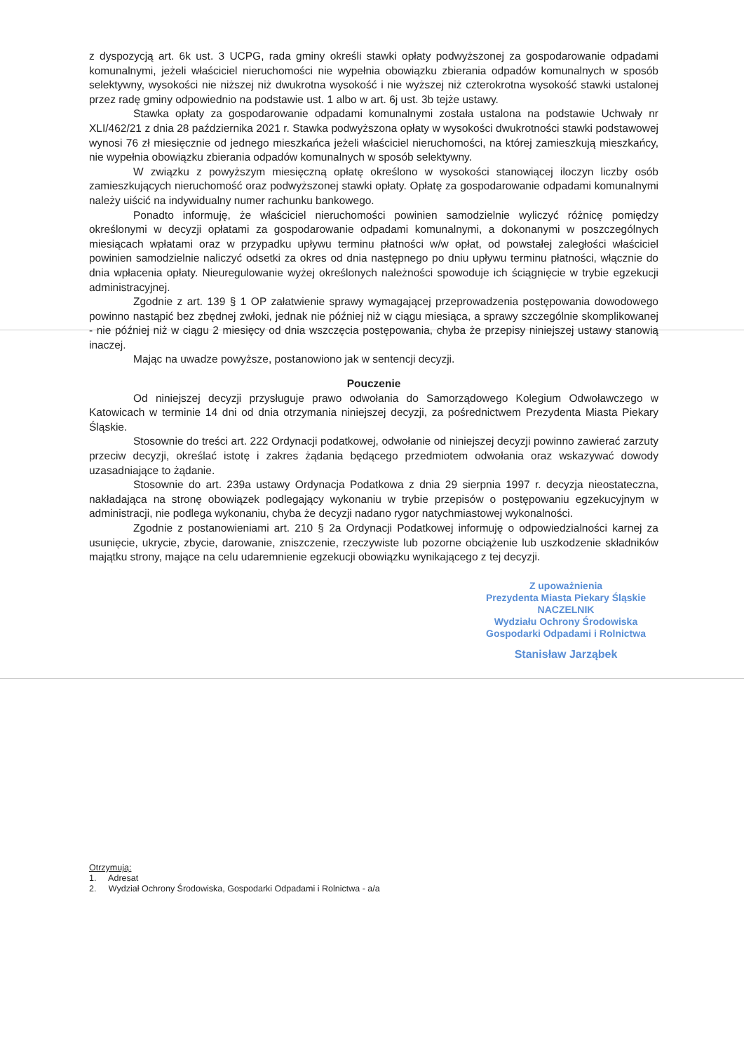z dyspozycją art. 6k ust. 3 UCPG, rada gminy określi stawki opłaty podwyższonej za gospodarowanie odpadami komunalnymi, jeżeli właściciel nieruchomości nie wypełnia obowiązku zbierania odpadów komunalnych w sposób selektywny, wysokości nie niższej niż dwukrotna wysokość i nie wyższej niż czterokrotna wysokość stawki ustalonej przez radę gminy odpowiednio na podstawie ust. 1 albo w art. 6j ust. 3b tejże ustawy.
Stawka opłaty za gospodarowanie odpadami komunalnymi została ustalona na podstawie Uchwały nr XLI/462/21 z dnia 28 października 2021 r. Stawka podwyższona opłaty w wysokości dwukrotności stawki podstawowej wynosi 76 zł miesięcznie od jednego mieszkańca jeżeli właściciel nieruchomości, na której zamieszkują mieszkańcy, nie wypełnia obowiązku zbierania odpadów komunalnych w sposób selektywny.
W związku z powyższym miesięczną opłatę określono w wysokości stanowiącej iloczyn liczby osób zamieszkujących nieruchomość oraz podwyższonej stawki opłaty. Opłatę za gospodarowanie odpadami komunalnymi należy uiścić na indywidualny numer rachunku bankowego.
Ponadto informuję, że właściciel nieruchomości powinien samodzielnie wyliczyć różnicę pomiędzy określonymi w decyzji opłatami za gospodarowanie odpadami komunalnymi, a dokonanymi w poszczególnych miesiącach wpłatami oraz w przypadku upływu terminu płatności w/w opłat, od powstałej zaległości właściciel powinien samodzielnie naliczyć odsetki za okres od dnia następnego po dniu upływu terminu płatności, włącznie do dnia wpłacenia opłaty. Nieuregulowanie wyżej określonych należności spowoduje ich ściągnięcie w trybie egzekucji administracyjnej.
Zgodnie z art. 139 § 1 OP załatwienie sprawy wymagającej przeprowadzenia postępowania dowodowego powinno nastąpić bez zbędnej zwłoki, jednak nie później niż w ciągu miesiąca, a sprawy szczególnie skomplikowanej - nie później niż w ciągu 2 miesięcy od dnia wszczęcia postępowania, chyba że przepisy niniejszej ustawy stanowią inaczej.
Mając na uwadze powyższe, postanowiono jak w sentencji decyzji.
Pouczenie
Od niniejszej decyzji przysługuje prawo odwołania do Samorządowego Kolegium Odwoławczego w Katowicach w terminie 14 dni od dnia otrzymania niniejszej decyzji, za pośrednictwem Prezydenta Miasta Piekary Śląskie.
Stosownie do treści art. 222 Ordynacji podatkowej, odwołanie od niniejszej decyzji powinno zawierać zarzuty przeciw decyzji, określać istotę i zakres żądania będącego przedmiotem odwołania oraz wskazywać dowody uzasadniające to żądanie.
Stosownie do art. 239a ustawy Ordynacja Podatkowa z dnia 29 sierpnia 1997 r. decyzja nieostateczna, nakładająca na stronę obowiązek podlegający wykonaniu w trybie przepisów o postępowaniu egzekucyjnym w administracji, nie podlega wykonaniu, chyba że decyzji nadano rygor natychmiastowej wykonalności.
Zgodnie z postanowieniami art. 210 § 2a Ordynacji Podatkowej informuję o odpowiedzialności karnej za usunięcie, ukrycie, zbycie, darowanie, zniszczenie, rzeczywiste lub pozorne obciążenie lub uszkodzenie składników majątku strony, mające na celu udaremnienie egzekucji obowiązku wynikającego z tej decyzji.
Z upoważnienia
Prezydenta Miasta Piekary Śląskie
NACZELNIK
Wydziału Ochrony Środowiska
Gospodarki Odpadami i Rolnictwa
Stanisław Jarząbek
Otrzymują:
1. Adresat
2. Wydział Ochrony Środowiska, Gospodarki Odpadami i Rolnictwa - a/a